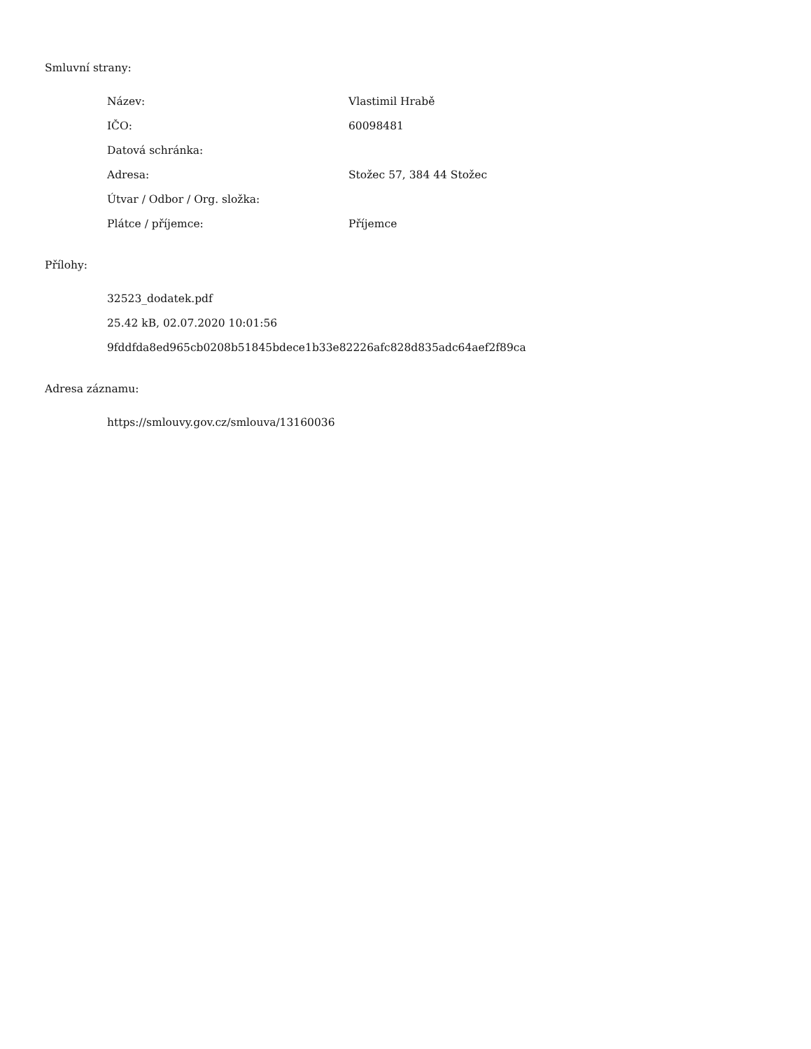Smluvní strany:
| Název: | Vlastimil Hrabě |
| IČO: | 60098481 |
| Datová schránka: | |
| Adresa: | Stožec 57, 384 44 Stožec |
| Útvar / Odbor / Org. složka: | |
| Plátce / příjemce: | Příjemce |
Přílohy:
| 32523_dodatek.pdf |
| 25.42 kB, 02.07.2020 10:01:56 |
| 9fddfda8ed965cb0208b51845bdece1b33e82226afc828d835adc64aef2f89ca |
Adresa záznamu:
| https://smlouvy.gov.cz/smlouva/13160036 |